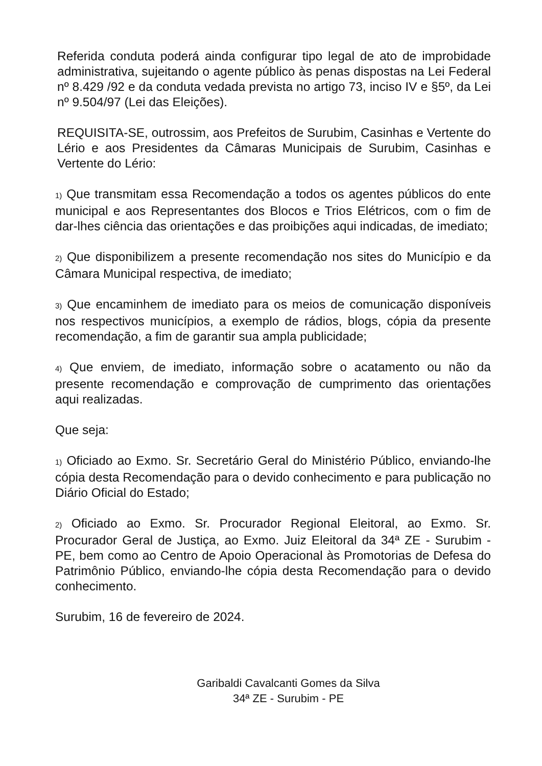Referida conduta poderá ainda configurar tipo legal de ato de improbidade administrativa, sujeitando o agente público às penas dispostas na Lei Federal nº 8.429 /92 e da conduta vedada prevista no artigo 73, inciso IV e §5º, da Lei nº 9.504/97 (Lei das Eleições).
REQUISITA-SE, outrossim, aos Prefeitos de Surubim, Casinhas e Vertente do Lério e aos Presidentes da Câmaras Municipais de Surubim, Casinhas e Vertente do Lério:
1) Que transmitam essa Recomendação a todos os agentes públicos do ente municipal e aos Representantes dos Blocos e Trios Elétricos, com o fim de dar-lhes ciência das orientações e das proibições aqui indicadas, de imediato;
2) Que disponibilizem a presente recomendação nos sites do Município e da Câmara Municipal respectiva, de imediato;
3) Que encaminhem de imediato para os meios de comunicação disponíveis nos respectivos municípios, a exemplo de rádios, blogs, cópia da presente recomendação, a fim de garantir sua ampla publicidade;
4) Que enviem, de imediato, informação sobre o acatamento ou não da presente recomendação e comprovação de cumprimento das orientações aqui realizadas.
Que seja:
1) Oficiado ao Exmo. Sr. Secretário Geral do Ministério Público, enviando-lhe cópia desta Recomendação para o devido conhecimento e para publicação no Diário Oficial do Estado;
2) Oficiado ao Exmo. Sr. Procurador Regional Eleitoral, ao Exmo. Sr. Procurador Geral de Justiça, ao Exmo. Juiz Eleitoral da 34ª ZE - Surubim - PE, bem como ao Centro de Apoio Operacional às Promotorias de Defesa do Patrimônio Público, enviando-lhe cópia desta Recomendação para o devido conhecimento.
Surubim, 16 de fevereiro de 2024.
Garibaldi Cavalcanti Gomes da Silva
34ª ZE - Surubim - PE